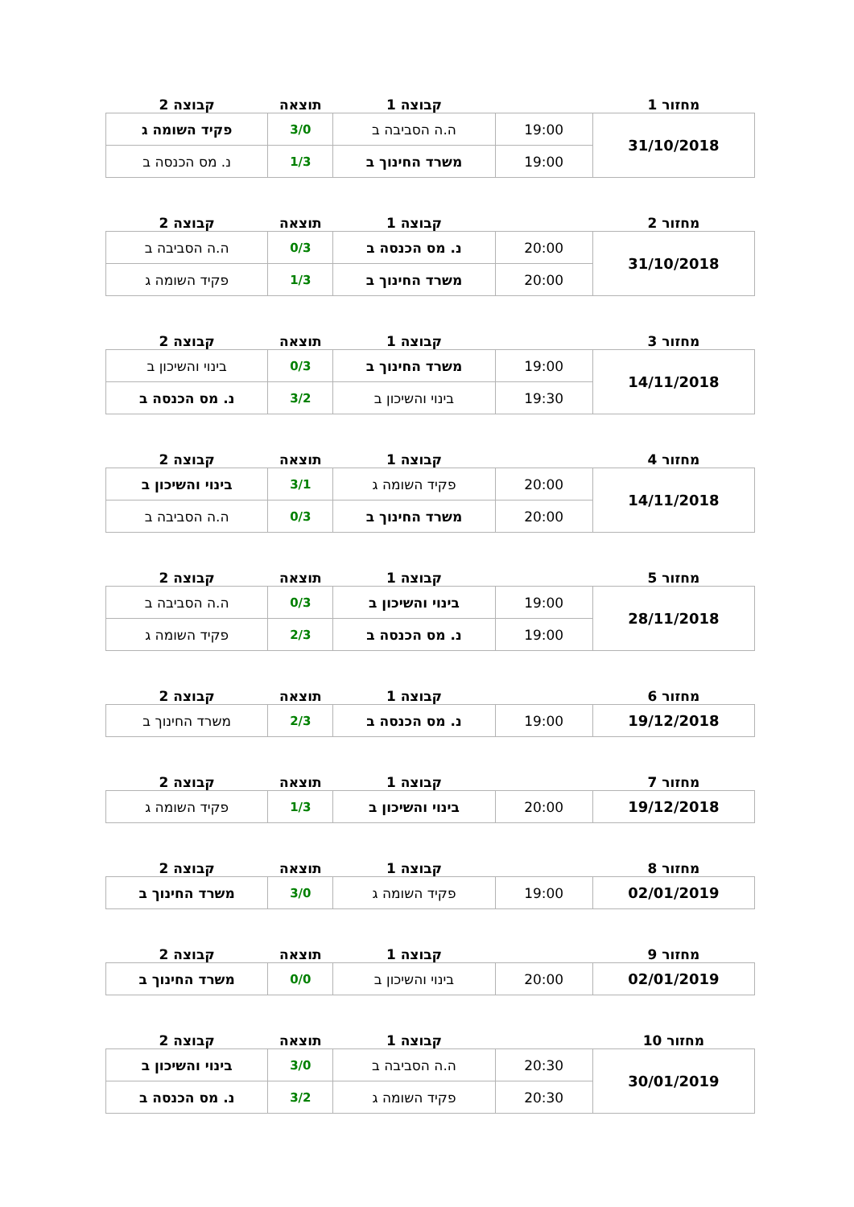| מחזור 1 | | קבוצה 1 | תוצאה | קבוצה 2 |
| --- | --- | --- | --- | --- |
| 31/10/2018 | 19:00 | ה.ה הסביבה ב | 3/0 | פקיד השומה ג |
| | 19:00 | משרד החינוך ב | 1/3 | נ. מס הכנסה ב |
| מחזור 2 | | קבוצה 1 | תוצאה | קבוצה 2 |
| --- | --- | --- | --- | --- |
| 31/10/2018 | 20:00 | נ. מס הכנסה ב | 0/3 | ה.ה הסביבה ב |
| | 20:00 | משרד החינוך ב | 1/3 | פקיד השומה ג |
| מחזור 3 | | קבוצה 1 | תוצאה | קבוצה 2 |
| --- | --- | --- | --- | --- |
| 14/11/2018 | 19:00 | משרד החינוך ב | 0/3 | בינוי והשיכון ב |
| | 19:30 | בינוי והשיכון ב | 3/2 | נ. מס הכנסה ב |
| מחזור 4 | | קבוצה 1 | תוצאה | קבוצה 2 |
| --- | --- | --- | --- | --- |
| 14/11/2018 | 20:00 | פקיד השומה ג | 3/1 | בינוי והשיכון ב |
| | 20:00 | משרד החינוך ב | 0/3 | ה.ה הסביבה ב |
| מחזור 5 | | קבוצה 1 | תוצאה | קבוצה 2 |
| --- | --- | --- | --- | --- |
| 28/11/2018 | 19:00 | בינוי והשיכון ב | 0/3 | ה.ה הסביבה ב |
| | 19:00 | נ. מס הכנסה ב | 2/3 | פקיד השומה ג |
| מחזור 6 | | קבוצה 1 | תוצאה | קבוצה 2 |
| --- | --- | --- | --- | --- |
| 19/12/2018 | 19:00 | נ. מס הכנסה ב | 2/3 | משרד החינוך ב |
| מחזור 7 | | קבוצה 1 | תוצאה | קבוצה 2 |
| --- | --- | --- | --- | --- |
| 19/12/2018 | 20:00 | בינוי והשיכון ב | 1/3 | פקיד השומה ג |
| מחזור 8 | | קבוצה 1 | תוצאה | קבוצה 2 |
| --- | --- | --- | --- | --- |
| 02/01/2019 | 19:00 | פקיד השומה ג | 3/0 | משרד החינוך ב |
| מחזור 9 | | קבוצה 1 | תוצאה | קבוצה 2 |
| --- | --- | --- | --- | --- |
| 02/01/2019 | 20:00 | בינוי והשיכון ב | 0/0 | משרד החינוך ב |
| מחזור 10 | | קבוצה 1 | תוצאה | קבוצה 2 |
| --- | --- | --- | --- | --- |
| 30/01/2019 | 20:30 | ה.ה הסביבה ב | 3/0 | בינוי והשיכון ב |
| | 20:30 | פקיד השומה ג | 3/2 | נ. מס הכנסה ב |